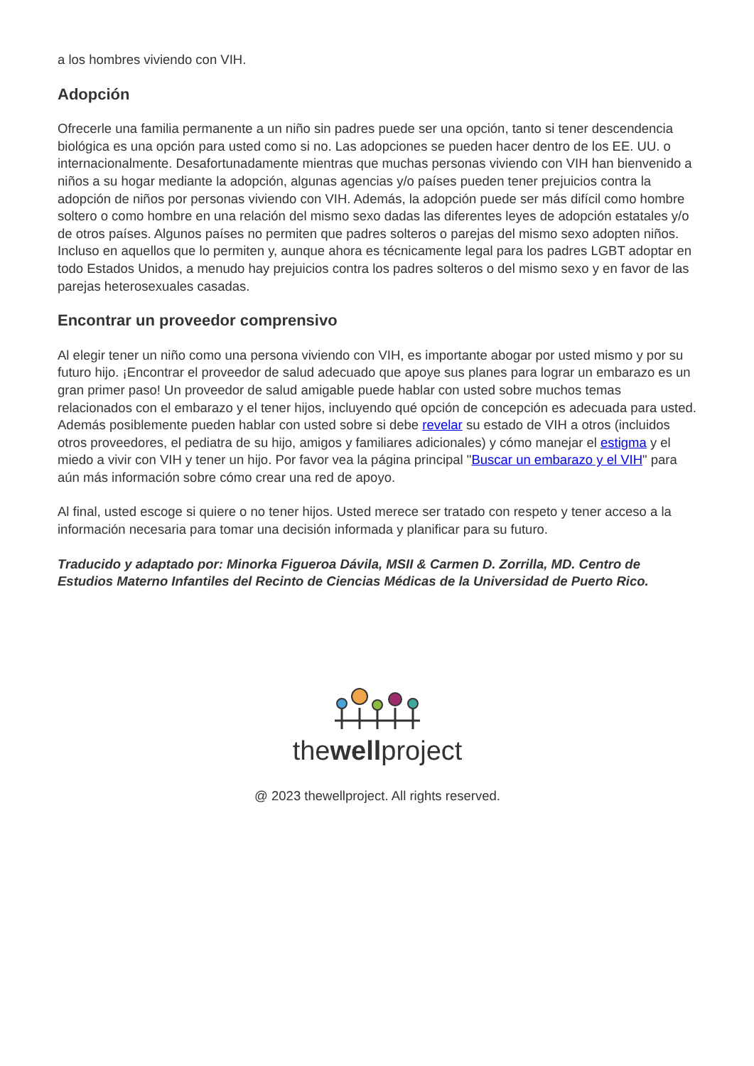a los hombres viviendo con VIH.
Adopción
Ofrecerle una familia permanente a un niño sin padres puede ser una opción, tanto si tener descendencia biológica es una opción para usted como si no. Las adopciones se pueden hacer dentro de los EE. UU. o internacionalmente. Desafortunadamente mientras que muchas personas viviendo con VIH han bienvenido a niños a su hogar mediante la adopción, algunas agencias y/o países pueden tener prejuicios contra la adopción de niños por personas viviendo con VIH. Además, la adopción puede ser más difícil como hombre soltero o como hombre en una relación del mismo sexo dadas las diferentes leyes de adopción estatales y/o de otros países. Algunos países no permiten que padres solteros o parejas del mismo sexo adopten niños. Incluso en aquellos que lo permiten y, aunque ahora es técnicamente legal para los padres LGBT adoptar en todo Estados Unidos, a menudo hay prejuicios contra los padres solteros o del mismo sexo y en favor de las parejas heterosexuales casadas.
Encontrar un proveedor comprensivo
Al elegir tener un niño como una persona viviendo con VIH, es importante abogar por usted mismo y por su futuro hijo. ¡Encontrar el proveedor de salud adecuado que apoye sus planes para lograr un embarazo es un gran primer paso! Un proveedor de salud amigable puede hablar con usted sobre muchos temas relacionados con el embarazo y el tener hijos, incluyendo qué opción de concepción es adecuada para usted. Además posiblemente pueden hablar con usted sobre si debe revelar su estado de VIH a otros (incluidos otros proveedores, el pediatra de su hijo, amigos y familiares adicionales) y cómo manejar el estigma y el miedo a vivir con VIH y tener un hijo. Por favor vea la página principal "Buscar un embarazo y el VIH" para aún más información sobre cómo crear una red de apoyo.
Al final, usted escoge si quiere o no tener hijos. Usted merece ser tratado con respeto y tener acceso a la información necesaria para tomar una decisión informada y planificar para su futuro.
Traducido y adaptado por: Minorka Figueroa Dávila, MSII & Carmen D. Zorrilla, MD. Centro de Estudios Materno Infantiles del Recinto de Ciencias Médicas de la Universidad de Puerto Rico.
thewellproject
@ 2023 thewellproject. All rights reserved.